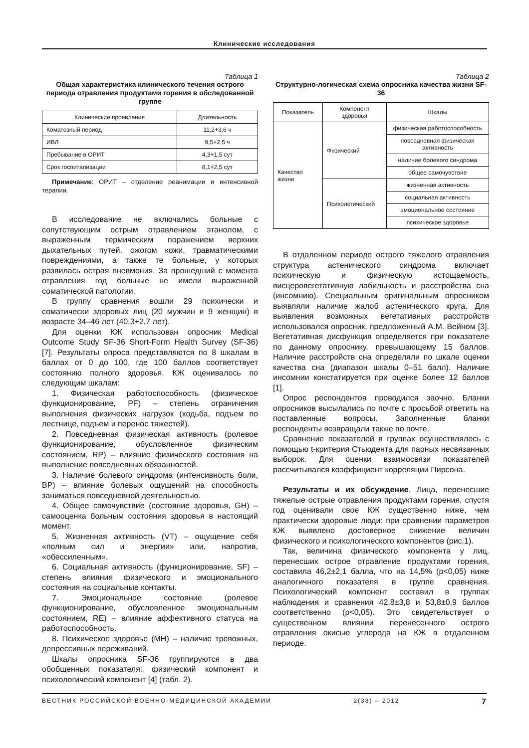Клинические исследования
Таблица 1
Общая характеристика клинического течения острого периода отравления продуктами горения в обследованной группе
| Клинические проявления | Длительность |
| --- | --- |
| Коматозный период | 11,2+3,6 ч |
| ИВЛ | 9,5+2,5 ч |
| Пребывание в ОРИТ | 4,3+1,5 сут |
| Срок госпитализации | 8,1+2,5 сут |
Примечание: ОРИТ – отделение реанимации и интенсивной терапии.
В исследование не включались больные с сопутствующим острым отравлением этанолом, с выраженным термическим поражением верхних дыхательных путей, ожогом кожи, травматическими повреждениями, а также те больные, у которых развилась острая пневмония. За прошедший с момента отравления год больные не имели выраженной соматической патологии.
В группу сравнения вошли 29 психически и соматически здоровых лиц (20 мужчин и 9 женщин) в возрасте 34–46 лет (40,3+2,7 лет).
Для оценки КЖ использован опросник Medical Outcome Study SF-36 Short-Form Health Survey (SF-36) [7]. Результаты опроса представляются по 8 шкалам в баллах от 0 до 100, где 100 баллов соответствует состоянию полного здоровья. КЖ оценивалось по следующим шкалам:
1. Физическая работоспособность (физическое функционирование, PF) – степень ограничения выполнения физических нагрузок (ходьба, подъем по лестнице, подъем и перенос тяжестей).
2. Повседневная физическая активность (ролевое функционирование, обусловленное физическим состоянием, RP) – влияние физического состояния на выполнение повседневных обязанностей.
3. Наличие болевого синдрома (интенсивность боли, BP) – влияние болевых ощущений на способность заниматься повседневной деятельностью.
4. Общее самочувствие (состояние здоровья, GH) – самооценка больным состояния здоровья в настоящий момент.
5. Жизненная активность (VT) – ощущение себя «полным сил и энергии» или, напротив, «обессиленным».
6. Социальная активность (функционирование, SF) – степень влияния физического и эмоционального состояния на социальные контакты.
7. Эмоциональное состояние (ролевое функционирование, обусловленное эмоциональным состоянием, RE) – влияние аффективного статуса на работоспособность.
8. Психическое здоровье (MH) – наличие тревожных, депрессивных переживаний.
Шкалы опросника SF-36 группируются в два обобщенных показателя: физический компонент и психологический компонент [4] (табл. 2).
Таблица 2
Структурно-логическая схема опросника качества жизни SF-36
| Показатель | Компонент здоровья | Шкалы |
| --- | --- | --- |
| Качество жизни | Физический | физическая работоспособность |
| | | повседневная физическая активность |
| | | наличие болевого синдрома |
| | | общее самочувствие |
| | Психологический | жизненная активность |
| | | социальная активность |
| | | эмоциональное состояние |
| | | психическое здоровье |
В отдаленном периоде острого тяжелого отравления структура астенического синдрома включает психическую и физическую истощаемость, висцеровегетативную лабильность и расстройства сна (инсомнию). Специальным оригинальным опросником выявляли наличие жалоб астенического круга. Для выявления возможных вегетативных расстройств использовался опросник, предложенный А.М. Вейном [3]. Вегетативная дисфункция определяется при показателе по данному опроснику, превышающему 15 баллов. Наличие расстройств сна определяли по шкале оценки качества сна (диапазон шкалы 0–51 балл). Наличие инсомнии констатируется при оценке более 12 баллов [1].
Опрос респондентов проводился заочно. Бланки опросников высылались по почте с просьбой ответить на поставленные вопросы. Заполненные бланки респонденты возвращали также по почте.
Сравнение показателей в группах осуществлялось с помощью t-критерия Стьюдента для парных несвязанных выборок. Для оценки взаимосвязи показателей рассчитывался коэффициент корреляции Пирсона.
Результаты и их обсуждение. Лица, перенесшие тяжелые острые отравления продуктами горения, спустя год оценивали свое КЖ существенно ниже, чем практически здоровые люди: при сравнении параметров КЖ выявлено достоверное снижение величин физического и психологического компонентов (рис.1).
Так, величина физического компонента у лиц, перенесших острое отравление продуктами горения, составила 46,2±2,1 балла, что на 14,5% (p<0,05) ниже аналогичного показателя в группе сравнения. Психологический компонент составил в группах наблюдения и сравнения 42,8±3,8 и 53,8±0,9 баллов соответственно (p<0,05). Это свидетельствует о существенном влиянии перенесенного острого отравления окисью углерода на КЖ в отдаленном периоде.
ВЕСТНИК РОССИЙСКОЙ ВОЕННО-МЕДИЦИНСКОЙ АКАДЕМИИ 2(38) – 2012 7